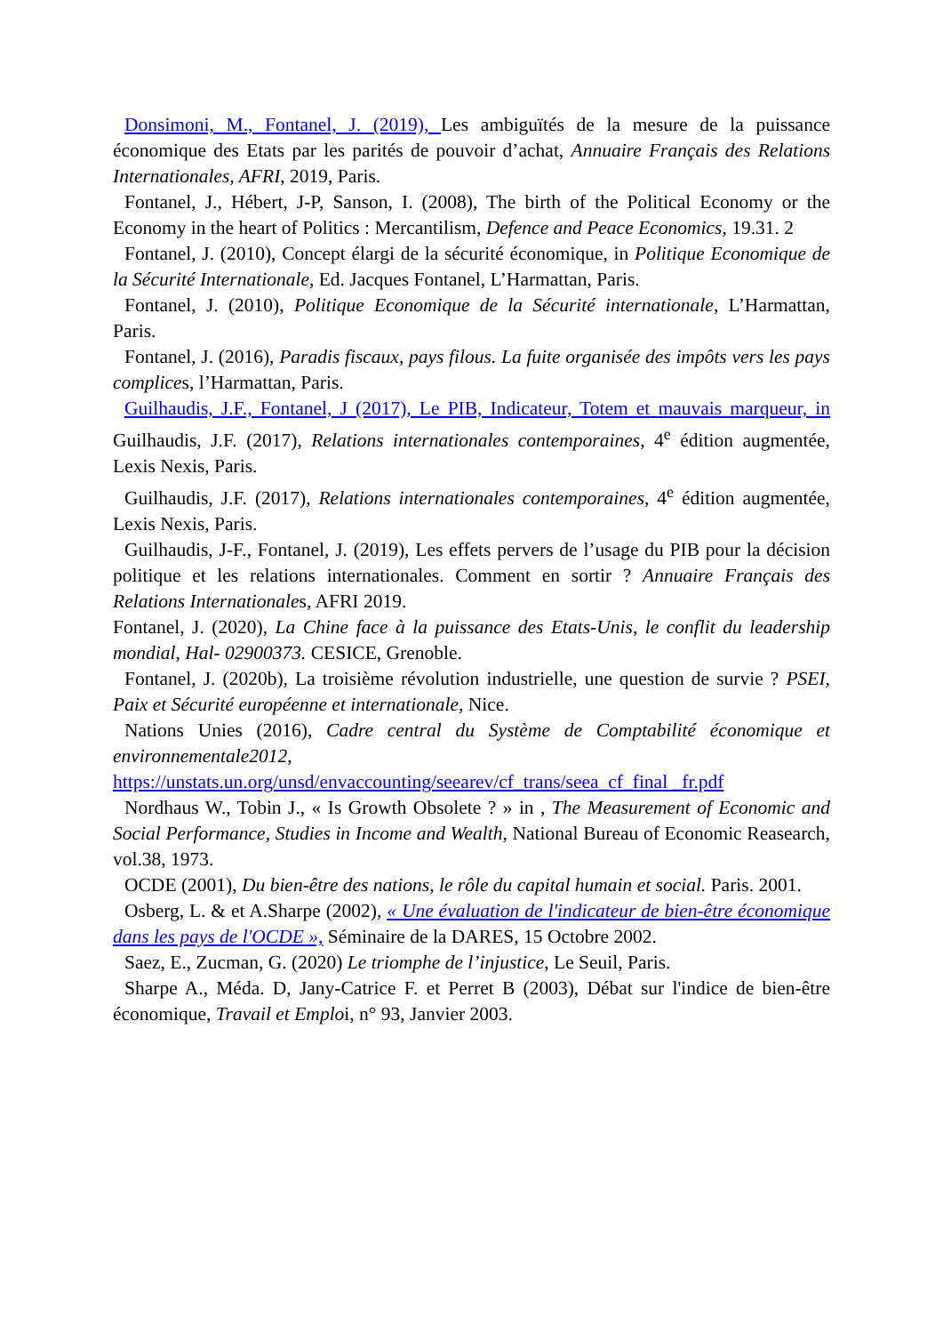Donsimoni, M., Fontanel, J. (2019), Les ambiguïtés de la mesure de la puissance économique des Etats par les parités de pouvoir d’achat, Annuaire Français des Relations Internationales, AFRI, 2019, Paris.
Fontanel, J., Hébert, J-P, Sanson, I. (2008), The birth of the Political Economy or the Economy in the heart of Politics : Mercantilism, Defence and Peace Economics, 19.31. 2
Fontanel, J. (2010), Concept élargi de la sécurité économique, in Politique Economique de la Sécurité Internationale, Ed. Jacques Fontanel, L’Harmattan, Paris.
Fontanel, J. (2010), Politique Economique de la Sécurité internationale, L’Harmattan, Paris.
Fontanel, J. (2016), Paradis fiscaux, pays filous. La fuite organisée des impôts vers les pays complices, l’Harmattan, Paris.
Guilhaudis, J.F., Fontanel, J (2017), Le PIB, Indicateur, Totem et mauvais marqueur, in Guilhaudis, J.F. (2017), Relations internationales contemporaines, 4<sup>e</sup> édition augmentée, Lexis Nexis, Paris.
Guilhaudis, J.F. (2017), Relations internationales contemporaines, 4<sup>e</sup> édition augmentée, Lexis Nexis, Paris.
Guilhaudis, J-F., Fontanel, J. (2019), Les effets pervers de l’usage du PIB pour la décision politique et les relations internationales. Comment en sortir ? Annuaire Français des Relations Internationales, AFRI 2019.
Fontanel, J. (2020), La Chine face à la puissance des Etats-Unis, le conflit du leadership mondial, Hal- 02900373. CESICE, Grenoble.
Fontanel, J. (2020b), La troisième révolution industrielle, une question de survie ? PSEI, Paix et Sécurité européenne et internationale, Nice.
Nations Unies (2016), Cadre central du Système de Comptabilité économique et environnementale2012,
https://unstats.un.org/unsd/envaccounting/seearev/cf_trans/seea_cf_final _fr.pdf
Nordhaus W., Tobin J., « Is Growth Obsolete ? » in , The Measurement of Economic and Social Performance, Studies in Income and Wealth, National Bureau of Economic Reasearch, vol.38, 1973.
OCDE (2001), Du bien-être des nations, le rôle du capital humain et social. Paris. 2001.
Osberg, L. & et A.Sharpe (2002), « Une évaluation de l'indicateur de bien-être économique dans les pays de l'OCDE », Séminaire de la DARES, 15 Octobre 2002.
Saez, E., Zucman, G. (2020) Le triomphe de l’injustice, Le Seuil, Paris.
Sharpe A., Méda. D, Jany-Catrice F. et Perret B (2003), Débat sur l'indice de bien-être économique, Travail et Emploi, n° 93, Janvier 2003.